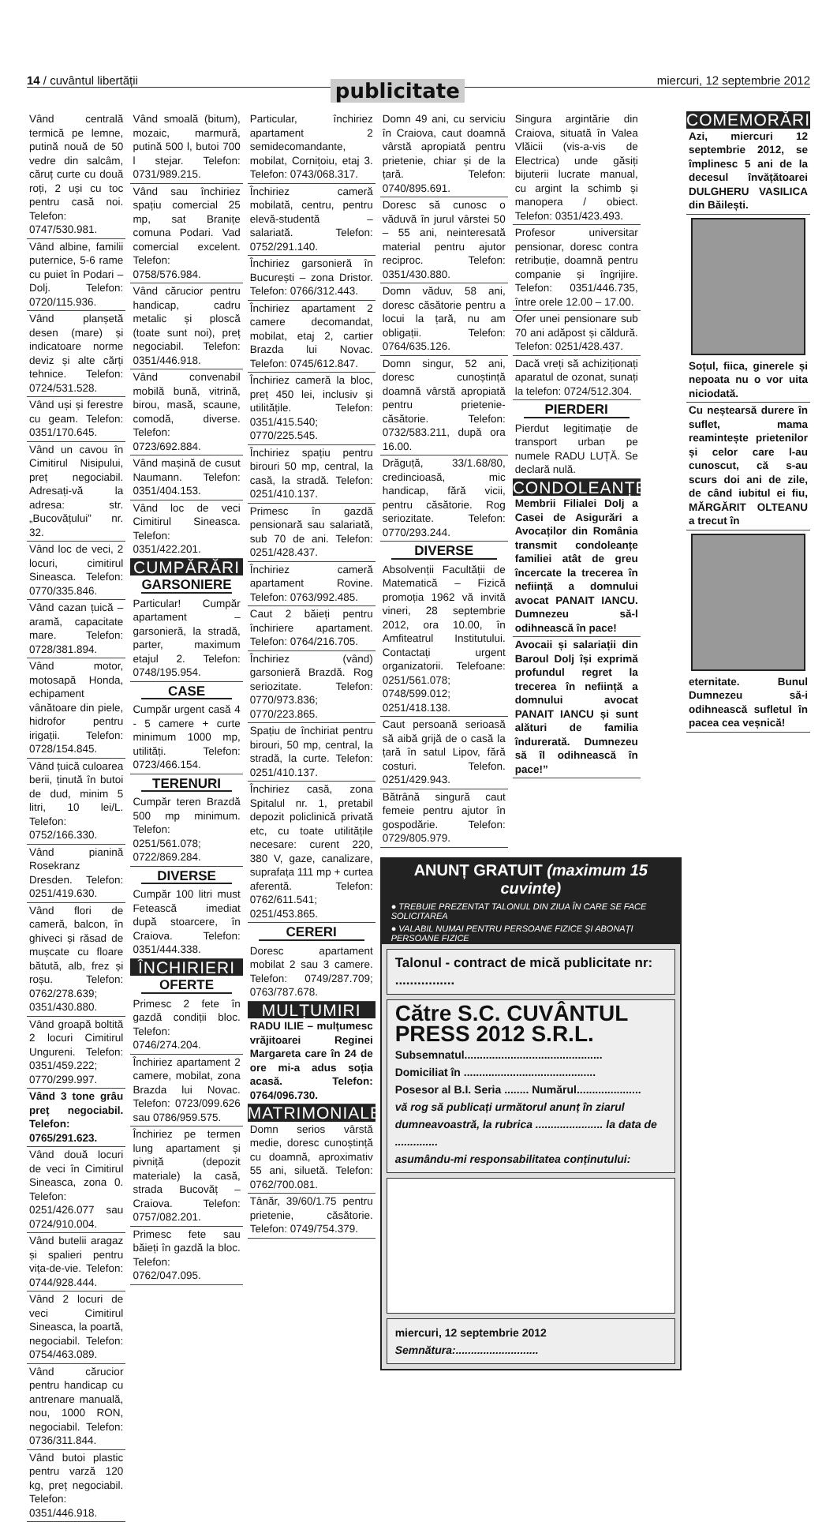14 / cuvântul libertății publicitate miercuri, 12 septembrie 2012
Vând centrală termică pe lemne, putină nouă de 50 vedre din salcâm, căruț curte cu două roți, 2 uși cu toc pentru casă noi. Telefon: 0747/530.981.
Vând albine, familii puternice, 5-6 rame cu puiet în Podari – Dolj. Telefon: 0720/115.936.
Vând planșetă desen (mare) și indicatoare norme deviz și alte cărți tehnice. Telefon: 0724/531.528.
Vând uși și ferestre cu geam. Telefon: 0351/170.645.
Vând un cavou în Cimitirul Nisipului, preț negociabil. Adresați-vă la adresa: str. „Bucovățului” nr. 32.
Vând loc de veci, 2 locuri, cimitirul Sineasca. Telefon: 0770/335.846.
Vând cazan țuică – aramă, capacitate mare. Telefon: 0728/381.894.
Vând motor, motosapă Honda, echipament vânătoare din piele, hidrofor pentru irigații. Telefon: 0728/154.845.
Vând țuică culoarea berii, ținută în butoi de dud, minim 5 litri, 10 lei/L. Telefon: 0752/166.330.
Vând pianină Rosekranz Dresden. Telefon: 0251/419.630.
Vând flori de cameră, balcon, în ghiveci și răsad de mușcate cu floare bătută, alb, frez și roșu. Telefon: 0762/278.639; 0351/430.880.
Vând groapă boltită 2 locuri Cimitirul Ungureni. Telefon: 0351/459.222; 0770/299.997.
Vând 3 tone grâu preț negociabil. Telefon: 0765/291.623.
Vând două locuri de veci în Cimitirul Sineasca, zona 0. Telefon: 0251/426.077 sau 0724/910.004.
Vând butelii aragaz și spalieri pentru vița-de-vie. Telefon: 0744/928.444.
Vând 2 locuri de veci Cimitirul Sineasca, la poartă, negociabil. Telefon: 0754/463.089.
Vând cărucior pentru handicap cu antrenare manuală, nou, 1000 RON, negociabil. Telefon: 0736/311.844.
Vând butoi plastic pentru varză 120 kg, preț negociabil. Telefon: 0351/446.918.
Vând smoală (bitum), mozaic, marmură, putină 500 l, butoi 700 l stejar. Telefon: 0731/989.215.
Vând sau închiriez spațiu comercial 25 mp, sat Branițe comuna Podari. Vad comercial excelent. Telefon: 0758/576.984.
Vând cărucior pentru handicap, cadru metalic și ploscă (toate sunt noi), preț negociabil. Telefon: 0351/446.918.
Vând convenabil mobilă bună, vitrină, birou, masă, scaune, comodă, diverse. Telefon: 0723/692.884.
Vând mașină de cusut Naumann. Telefon: 0351/404.153.
Vând loc de veci Cimitirul Sineasca. Telefon: 0351/422.201.
CUMPĂRĂRI
GARSONIERE
Particular! Cumpăr apartament – garsonieră, la stradă, parter, maximum etajul 2. Telefon: 0748/195.954.
CASE
Cumpăr urgent casă 4 - 5 camere + curte minimum 1000 mp, utilități. Telefon: 0723/466.154.
TERENURI
Cumpăr teren Brazdă 500 mp minimum. Telefon: 0251/561.078; 0722/869.284.
DIVERSE
Cumpăr 100 litri must Fetească imediat după stoarcere, în Craiova. Telefon: 0351/444.338.
ÎNCHIRIERI
OFERTE
Primesc 2 fete în gazdă condiții bloc. Telefon: 0746/274.204.
Închiriez apartament 2 camere, mobilat, zona Brazda lui Novac. Telefon: 0723/099.626 sau 0786/959.575.
Închiriez pe termen lung apartament și pivniță (depozit materiale) la casă, strada Bucovăț – Craiova. Telefon: 0757/082.201.
Primesc fete sau băieți în gazdă la bloc. Telefon: 0762/047.095.
Particular, închiriez apartament 2 semidecomandante, mobilat, Cornițoiu, etaj 3. Telefon: 0743/068.317.
Închiriez cameră mobilată, centru, pentru elevă-studentă – salariată. Telefon: 0752/291.140.
Închiriez garsonieră în București – zona Dristor. Telefon: 0766/312.443.
Închiriez apartament 2 camere decomandat, mobilat, etaj 2, cartier Brazda lui Novac. Telefon: 0745/612.847.
Închiriez cameră la bloc, preț 450 lei, inclusiv și utilitățile. Telefon: 0351/415.540; 0770/225.545.
Închiriez spațiu pentru birouri 50 mp, central, la casă, la stradă. Telefon: 0251/410.137.
Primesc în gazdă pensionară sau salariată, sub 70 de ani. Telefon: 0251/428.437.
Închiriez cameră apartament Rovine. Telefon: 0763/992.485.
Caut 2 băieți pentru închiriere apartament. Telefon: 0764/216.705.
Închiriez (vând) garsonieră Brazdă. Rog seriozitate. Telefon: 0770/973.836; 0770/223.865.
Spațiu de închiriat pentru birouri, 50 mp, central, la stradă, la curte. Telefon: 0251/410.137.
Închiriez casă, zona Spitalul nr. 1, pretabil depozit policlinică privată etc, cu toate utilitățile necesare: curent 220, 380 V, gaze, canalizare, suprafața 111 mp + curtea aferentă. Telefon: 0762/611.541; 0251/453.865.
CERERI
Doresc apartament mobilat 2 sau 3 camere. Telefon: 0749/287.709; 0763/787.678.
MULȚUMIRI
RADU ILIE – mulțumesc vrăjitoarei Reginei Margareta care în 24 de ore mi-a adus soția acasă. Telefon: 0764/096.730.
MATRIMONIALE
Domn serios vârstă medie, doresc cunoștință cu doamnă, aproximativ 55 ani, siluetă. Telefon: 0762/700.081.
Tânăr, 39/60/1.75 pentru prietenie, căsătorie. Telefon: 0749/754.379.
Domn 49 ani, cu serviciu în Craiova, caut doamnă vârstă apropiată pentru prietenie, chiar și de la țară. Telefon: 0740/895.691.
Doresc să cunosc o văduvă în jurul vârstei 50 – 55 ani, neinteresată material pentru ajutor reciproc. Telefon: 0351/430.880.
Domn văduv, 58 ani, doresc căsătorie pentru a locui la țară, nu am obligații. Telefon: 0764/635.126.
Domn singur, 52 ani, doresc cunoștință doamnă vârstă apropiată pentru prietenie-căsătorie. Telefon: 0732/583.211, după ora 16.00.
Drăguță, 33/1.68/80, credincioasă, mic handicap, fără vicii, pentru căsătorie. Rog seriozitate. Telefon: 0770/293.244.
DIVERSE
Absolvenții Facultății de Matematică – Fizică promoția 1962 vă invită vineri, 28 septembrie 2012, ora 10.00, în Amfiteatrul Institutului. Contactați urgent organizatorii. Telefoane: 0251/561.078; 0748/599.012; 0251/418.138.
Caut persoană serioasă să aibă grijă de o casă la țară în satul Lipov, fără costuri. Telefon. 0251/429.943.
Bătrână singură caut femeie pentru ajutor în gospodărie. Telefon: 0729/805.979.
Singura argintărie din Craiova, situată în Valea Vlăicii (vis-a-vis de Electrica) unde găsiți bijuterii lucrate manual, cu argint la schimb și manopera / obiect. Telefon: 0351/423.493.
Profesor universitar pensionar, doresc contra retribuție, doamnă pentru companie și îngrijire. Telefon: 0351/446.735, între orele 12.00 – 17.00.
Ofer unei pensionare sub 70 ani adăpost și căldură. Telefon: 0251/428.437.
Dacă vreți să achiziționați aparatul de ozonat, sunați la telefon: 0724/512.304.
PIERDERI
Pierdut legitimație de transport urban pe numele RADU LUȚĂ. Se declară nulă.
CONDOLEANȚE
Membrii Filialei Dolj a Casei de Asigurări a Avocaților din România transmit condoleanțe familiei atât de greu încercate la trecerea în neființă a domnului avocat PANAIT IANCU. Dumnezeu să-l odihnească în pace!
Avocaii și salariații din Baroul Dolj își exprimă profundul regret la trecerea în neființă a domnului avocat PANAIT IANCU și sunt alături de familia îndurerată. Dumnezeu să îl odihnească în pace!”
ANUNȚ GRATUIT (maximum 15 cuvinte)
● TREBUIE PREZENTAT TALONUL DIN ZIUA ÎN CARE SE FACE SOLICITAREA
● VALABIL NUMAI PENTRU PERSOANE FIZICE ȘI ABONAȚI PERSOANE FIZICE
Talonul - contract de mică publicitate nr: ................
Către S.C. CUVÂNTUL PRESS 2012 S.R.L.
Subsemnatul.............................................
Domiciliat în ...........................................
Posesor al B.I. Seria ........ Numărul.....................
vă rog să publicați următorul anunț în ziarul dumneavoastră, la rubrica ...................... la data de ..............
asumându-mi responsabilitatea conținutului:
miercuri, 12 septembrie 2012 Semnătura:...........................
COMEMORĂRI
Azi, miercuri 12 septembrie 2012, se împlinesc 5 ani de la decesul învățătoarei DULGHERU VASILICA din Băilești.
Soțul, fiica, ginerele și nepoata nu o vor uita niciodată.
Cu neștearsă durere în suflet, mama reamintește prietenilor și celor care l-au cunoscut, că s-au scurs doi ani de zile, de când iubitul ei fiu, MĂRGĂRIT OLTEANU a trecut în
eternitate. Bunul Dumnezeu să-i odihnească sufletul în pacea cea veșnică!